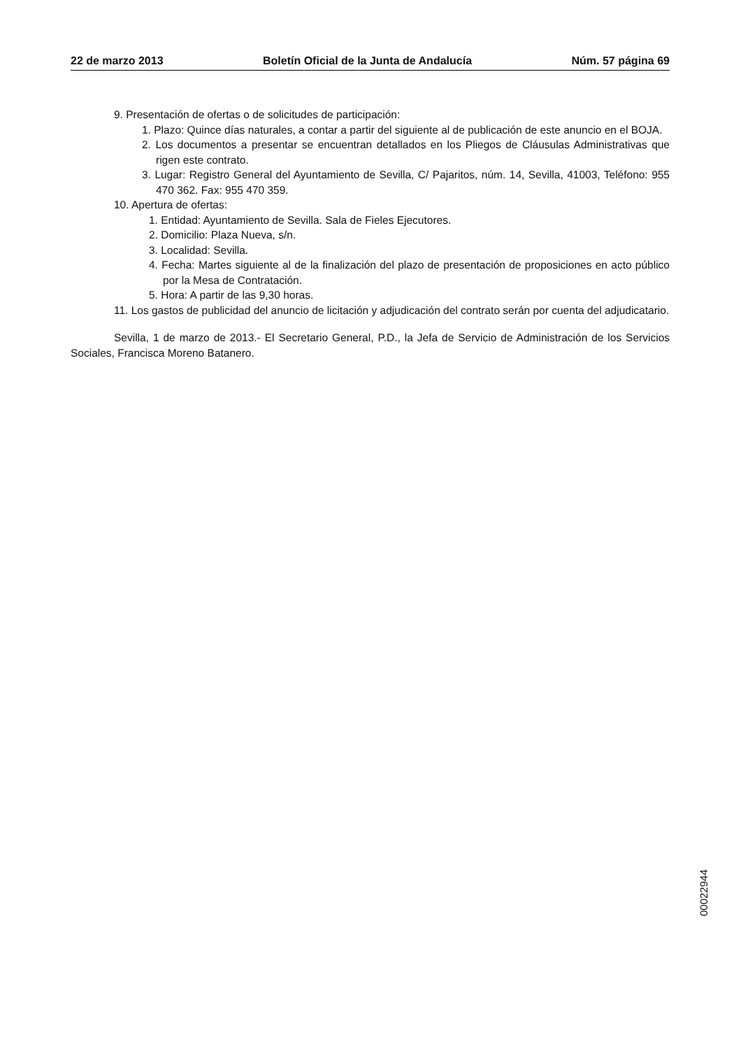22 de marzo 2013 Boletín Oficial de la Junta de Andalucía Núm. 57 página 69
9. Presentación de ofertas o de solicitudes de participación:
1. Plazo: Quince días naturales, a contar a partir del siguiente al de publicación de este anuncio en el BOJA.
2. Los documentos a presentar se encuentran detallados en los Pliegos de Cláusulas Administrativas que rigen este contrato.
3. Lugar: Registro General del Ayuntamiento de Sevilla, C/ Pajaritos, núm. 14, Sevilla, 41003, Teléfono: 955 470 362. Fax: 955 470 359.
10. Apertura de ofertas:
1. Entidad: Ayuntamiento de Sevilla. Sala de Fieles Ejecutores.
2. Domicilio: Plaza Nueva, s/n.
3. Localidad: Sevilla.
4. Fecha: Martes siguiente al de la finalización del plazo de presentación de proposiciones en acto público por la Mesa de Contratación.
5. Hora: A partir de las 9,30 horas.
11. Los gastos de publicidad del anuncio de licitación y adjudicación del contrato serán por cuenta del adjudicatario.
Sevilla, 1 de marzo de 2013.- El Secretario General, P.D., la Jefa de Servicio de Administración de los Servicios Sociales, Francisca Moreno Batanero.
00022944